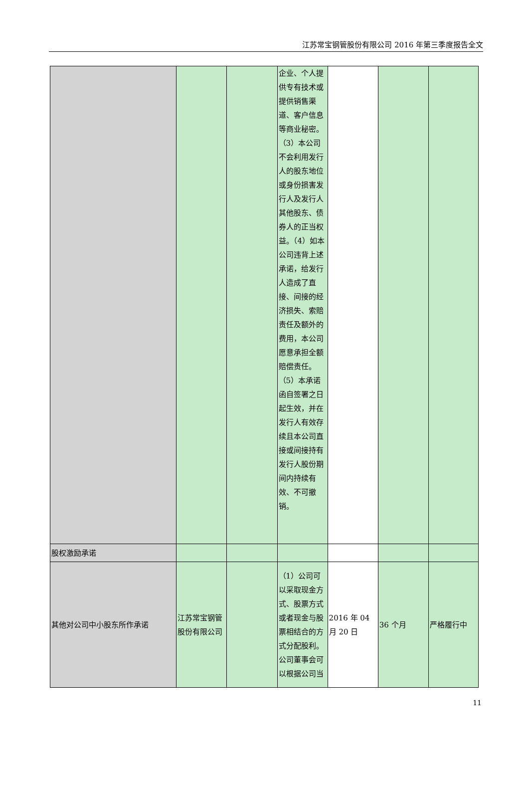江苏常宝钢管股份有限公司 2016 年第三季度报告全文
| | | | 企业、个人提供专有技术或提供销售渠道、客户信息等商业秘密。（3）本公司不会利用发行人的股东地位或身份损害发行人及发行人其他股东、债券人的正当权益。（4）如本公司违背上述承诺，给发行人造成了直接、间接的经济损失、索赔责任及额外的费用，本公司愿意承担全额赔偿责任。（5）本承诺函自签署之日起生效，并在发行人有效存续且本公司直接或间接持有发行人股份期间内持续有效、不可撤销。 | | | |
| 股权激励承诺 | | | | | | |
| 其他对公司中小股东所作承诺 | 江苏常宝钢管股份有限公司 | | （1）公司可以采取现金方式、股票方式或者现金与股票相结合的方式分配股利。公司董事会可以根据公司当 | 2016 年 04 月 20 日 | 36 个月 | 严格履行中 |
11